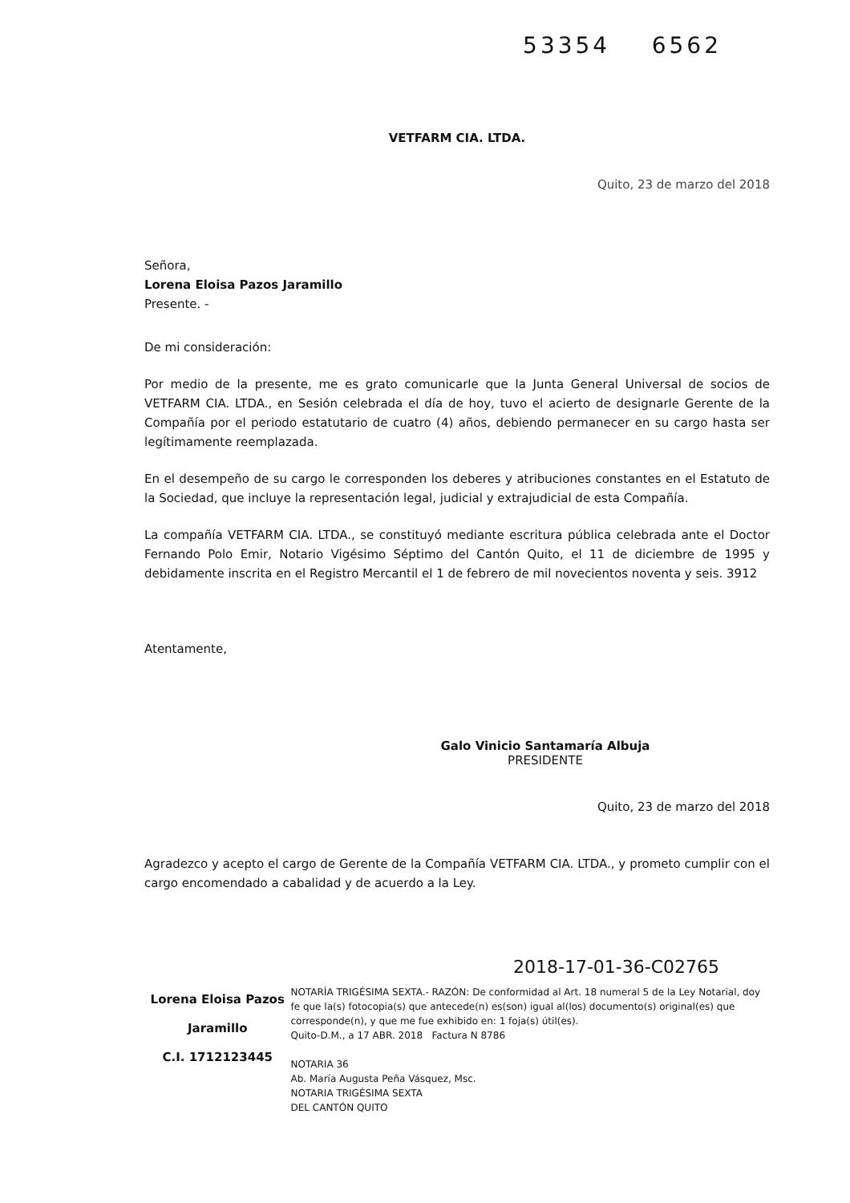53354 6562
VETFARM CIA. LTDA.
Quito, 23 de marzo del 2018
Señora,
Lorena Eloisa Pazos Jaramillo
Presente. -
De mi consideración:
Por medio de la presente, me es grato comunicarle que la Junta General Universal de socios de VETFARM CIA. LTDA., en Sesión celebrada el día de hoy, tuvo el acierto de designarle Gerente de la Compañía por el periodo estatutario de cuatro (4) años, debiendo permanecer en su cargo hasta ser legítimamente reemplazada.
En el desempeño de su cargo le corresponden los deberes y atribuciones constantes en el Estatuto de la Sociedad, que incluye la representación legal, judicial y extrajudicial de esta Compañía.
La compañía VETFARM CIA. LTDA., se constituyó mediante escritura pública celebrada ante el Doctor Fernando Polo Emir, Notario Vigésimo Séptimo del Cantón Quito, el 11 de diciembre de 1995 y debidamente inscrita en el Registro Mercantil el 1 de febrero de mil novecientos noventa y seis. 3912
Atentamente,
Galo Vinicio Santamaría Albuja
PRESIDENTE
Quito, 23 de marzo del 2018
Agradezco y acepto el cargo de Gerente de la Compañía VETFARM CIA. LTDA., y prometo cumplir con el cargo encomendado a cabalidad y de acuerdo a la Ley.
2018-17-01-36-C02765
Lorena Eloisa Pazos Jaramillo
C.I. 1712123445
NOTARÍA TRIGÉSIMA SEXTA.- RAZÓN: De conformidad al Art. 18 numeral 5 de la Ley Notarial, doy fe que la(s) fotocopia(s) que antecede(n) es(son) igual al(los) documento(s) original(es) que corresponde(n), y que me fue exhibido en: 1 foja(s) útil(es).
Quito-D.M., a 17 ABR. 2018 Factura N 8786
NOTARIA 36
Ab. María Augusta Peña Vásquez, Msc.
NOTARIA TRIGÉSIMA SEXTA
DEL CANTÓN QUITO